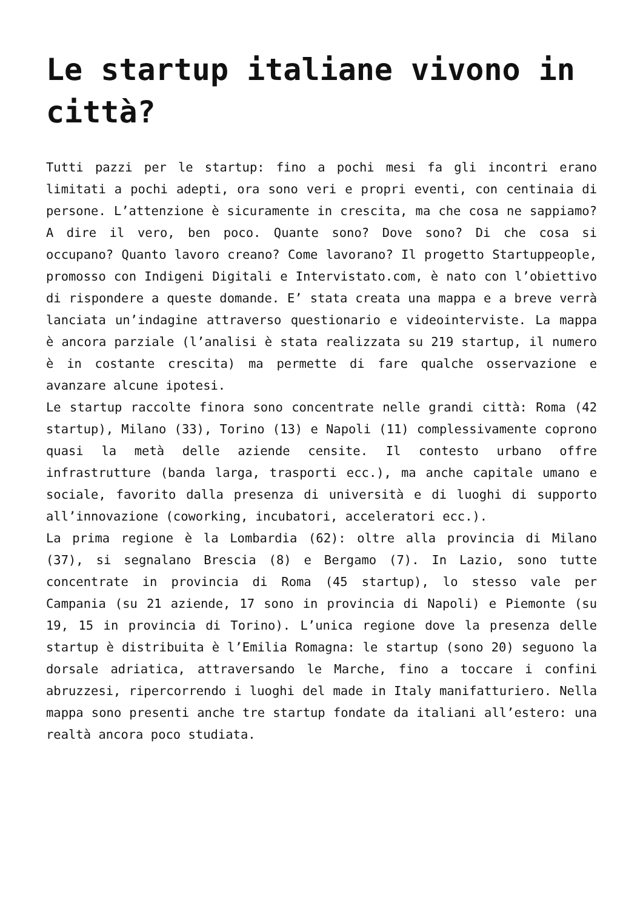Le startup italiane vivono in città?
Tutti pazzi per le startup: fino a pochi mesi fa gli incontri erano limitati a pochi adepti, ora sono veri e propri eventi, con centinaia di persone. L’attenzione è sicuramente in crescita, ma che cosa ne sappiamo? A dire il vero, ben poco. Quante sono? Dove sono? Di che cosa si occupano? Quanto lavoro creano? Come lavorano? Il progetto Startuppeople, promosso con Indigeni Digitali e Intervistato.com, è nato con l’obiettivo di rispondere a queste domande. E’ stata creata una mappa e a breve verrà lanciata un’indagine attraverso questionario e videointerviste. La mappa è ancora parziale (l’analisi è stata realizzata su 219 startup, il numero è in costante crescita) ma permette di fare qualche osservazione e avanzare alcune ipotesi.
Le startup raccolte finora sono concentrate nelle grandi città: Roma (42 startup), Milano (33), Torino (13) e Napoli (11) complessivamente coprono quasi la metà delle aziende censite. Il contesto urbano offre infrastrutture (banda larga, trasporti ecc.), ma anche capitale umano e sociale, favorito dalla presenza di università e di luoghi di supporto all’innovazione (coworking, incubatori, acceleratori ecc.).
La prima regione è la Lombardia (62): oltre alla provincia di Milano (37), si segnalano Brescia (8) e Bergamo (7). In Lazio, sono tutte concentrate in provincia di Roma (45 startup), lo stesso vale per Campania (su 21 aziende, 17 sono in provincia di Napoli) e Piemonte (su 19, 15 in provincia di Torino). L’unica regione dove la presenza delle startup è distribuita è l’Emilia Romagna: le startup (sono 20) seguono la dorsale adriatica, attraversando le Marche, fino a toccare i confini abruzzesi, ripercorrendo i luoghi del made in Italy manifatturiero. Nella mappa sono presenti anche tre startup fondate da italiani all’estero: una realtà ancora poco studiata.